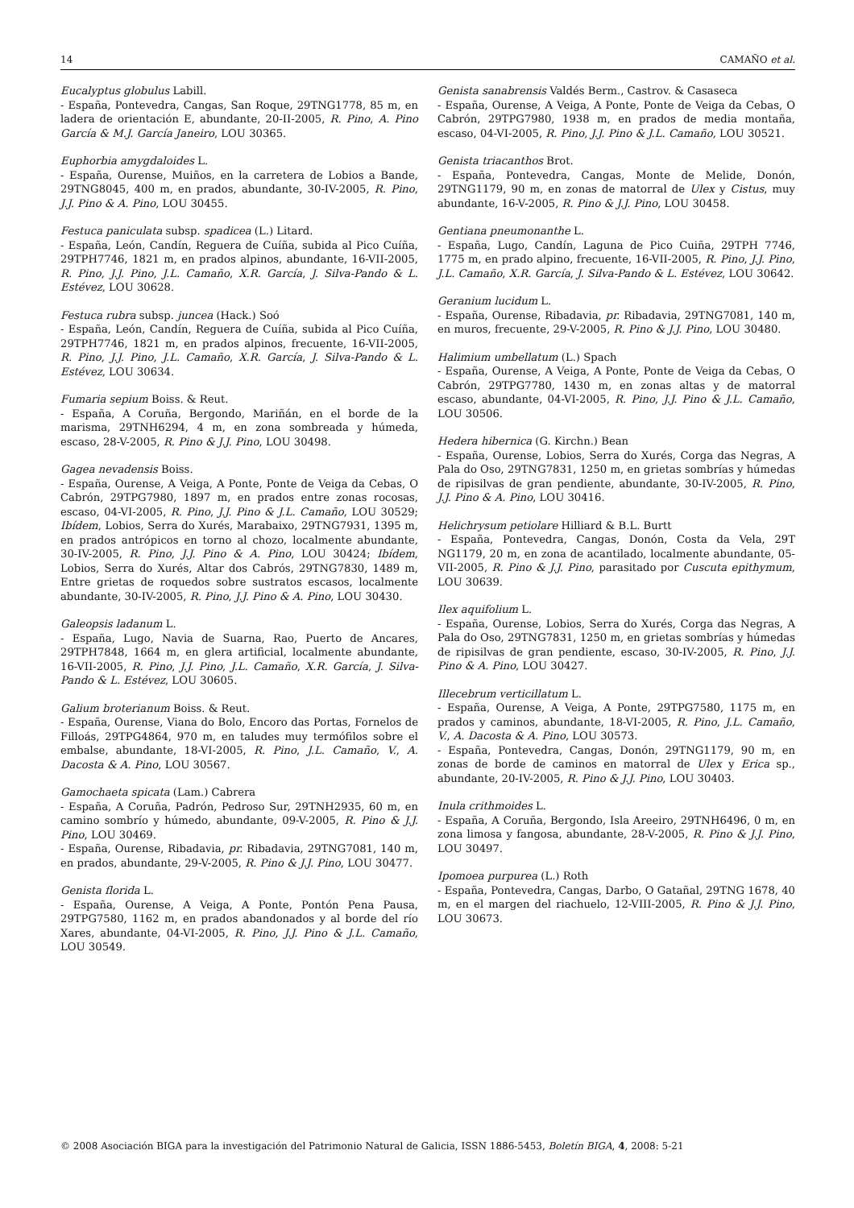14 CAMAÑO et al.
Eucalyptus globulus Labill.
- España, Pontevedra, Cangas, San Roque, 29TNG1778, 85 m, en ladera de orientación E, abundante, 20-II-2005, R. Pino, A. Pino García & M.J. García Janeiro, LOU 30365.
Euphorbia amygdaloides L.
- España, Ourense, Muiños, en la carretera de Lobios a Bande, 29TNG8045, 400 m, en prados, abundante, 30-IV-2005, R. Pino, J.J. Pino & A. Pino, LOU 30455.
Festuca paniculata subsp. spadicea (L.) Litard.
- España, León, Candín, Reguera de Cuíña, subida al Pico Cuíña, 29TPH7746, 1821 m, en prados alpinos, abundante, 16-VII-2005, R. Pino, J.J. Pino, J.L. Camaño, X.R. García, J. Silva-Pando & L. Estévez, LOU 30628.
Festuca rubra subsp. juncea (Hack.) Soó
- España, León, Candín, Reguera de Cuíña, subida al Pico Cuíña, 29TPH7746, 1821 m, en prados alpinos, frecuente, 16-VII-2005, R. Pino, J.J. Pino, J.L. Camaño, X.R. García, J. Silva-Pando & L. Estévez, LOU 30634.
Fumaria sepium Boiss. & Reut.
- España, A Coruña, Bergondo, Mariñán, en el borde de la marisma, 29TNH6294, 4 m, en zona sombreada y húmeda, escaso, 28-V-2005, R. Pino & J.J. Pino, LOU 30498.
Gagea nevadensis Boiss.
- España, Ourense, A Veiga, A Ponte, Ponte de Veiga da Cebas, O Cabrón, 29TPG7980, 1897 m, en prados entre zonas rocosas, escaso, 04-VI-2005, R. Pino, J.J. Pino & J.L. Camaño, LOU 30529; Ibídem, Lobios, Serra do Xurés, Marabaixo, 29TNG7931, 1395 m, en prados antrópicos en torno al chozo, localmente abundante, 30-IV-2005, R. Pino, J.J. Pino & A. Pino, LOU 30424; Ibídem, Lobios, Serra do Xurés, Altar dos Cabrós, 29TNG7830, 1489 m, Entre grietas de roquedos sobre sustratos escasos, localmente abundante, 30-IV-2005, R. Pino, J.J. Pino & A. Pino, LOU 30430.
Galeopsis ladanum L.
- España, Lugo, Navia de Suarna, Rao, Puerto de Ancares, 29TPH7848, 1664 m, en glera artificial, localmente abundante, 16-VII-2005, R. Pino, J.J. Pino, J.L. Camaño, X.R. García, J. Silva-Pando & L. Estévez, LOU 30605.
Galium broterianum Boiss. & Reut.
- España, Ourense, Viana do Bolo, Encoro das Portas, Fornelos de Filloás, 29TPG4864, 970 m, en taludes muy termófilos sobre el embalse, abundante, 18-VI-2005, R. Pino, J.L. Camaño, V., A. Dacosta & A. Pino, LOU 30567.
Gamochaeta spicata (Lam.) Cabrera
- España, A Coruña, Padrón, Pedroso Sur, 29TNH2935, 60 m, en camino sombrío y húmedo, abundante, 09-V-2005, R. Pino & J.J. Pino, LOU 30469.
- España, Ourense, Ribadavia, pr. Ribadavia, 29TNG7081, 140 m, en prados, abundante, 29-V-2005, R. Pino & J.J. Pino, LOU 30477.
Genista florida L.
- España, Ourense, A Veiga, A Ponte, Pontón Pena Pausa, 29TPG7580, 1162 m, en prados abandonados y al borde del río Xares, abundante, 04-VI-2005, R. Pino, J.J. Pino & J.L. Camaño, LOU 30549.
Genista sanabrensis Valdés Berm., Castrov. & Casaseca
- España, Ourense, A Veiga, A Ponte, Ponte de Veiga da Cebas, O Cabrón, 29TPG7980, 1938 m, en prados de media montaña, escaso, 04-VI-2005, R. Pino, J.J. Pino & J.L. Camaño, LOU 30521.
Genista triacanthos Brot.
- España, Pontevedra, Cangas, Monte de Melide, Donón, 29TNG1179, 90 m, en zonas de matorral de Ulex y Cistus, muy abundante, 16-V-2005, R. Pino & J.J. Pino, LOU 30458.
Gentiana pneumonanthe L.
- España, Lugo, Candín, Laguna de Pico Cuiña, 29TPH 7746, 1775 m, en prado alpino, frecuente, 16-VII-2005, R. Pino, J.J. Pino, J.L. Camaño, X.R. García, J. Silva-Pando & L. Estévez, LOU 30642.
Geranium lucidum L.
- España, Ourense, Ribadavia, pr. Ribadavia, 29TNG7081, 140 m, en muros, frecuente, 29-V-2005, R. Pino & J.J. Pino, LOU 30480.
Halimium umbellatum (L.) Spach
- España, Ourense, A Veiga, A Ponte, Ponte de Veiga da Cebas, O Cabrón, 29TPG7780, 1430 m, en zonas altas y de matorral escaso, abundante, 04-VI-2005, R. Pino, J.J. Pino & J.L. Camaño, LOU 30506.
Hedera hibernica (G. Kirchn.) Bean
- España, Ourense, Lobios, Serra do Xurés, Corga das Negras, A Pala do Oso, 29TNG7831, 1250 m, en grietas sombrías y húmedas de ripisilvas de gran pendiente, abundante, 30-IV-2005, R. Pino, J.J. Pino & A. Pino, LOU 30416.
Helichrysum petiolare Hilliard & B.L. Burtt
- España, Pontevedra, Cangas, Donón, Costa da Vela, 29T NG1179, 20 m, en zona de acantilado, localmente abundante, 05-VII-2005, R. Pino & J.J. Pino, parasitado por Cuscuta epithymum, LOU 30639.
Ilex aquifolium L.
- España, Ourense, Lobios, Serra do Xurés, Corga das Negras, A Pala do Oso, 29TNG7831, 1250 m, en grietas sombrías y húmedas de ripisilvas de gran pendiente, escaso, 30-IV-2005, R. Pino, J.J. Pino & A. Pino, LOU 30427.
Illecebrum verticillatum L.
- España, Ourense, A Veiga, A Ponte, 29TPG7580, 1175 m, en prados y caminos, abundante, 18-VI-2005, R. Pino, J.L. Camaño, V., A. Dacosta & A. Pino, LOU 30573.
- España, Pontevedra, Cangas, Donón, 29TNG1179, 90 m, en zonas de borde de caminos en matorral de Ulex y Erica sp., abundante, 20-IV-2005, R. Pino & J.J. Pino, LOU 30403.
Inula crithmoides L.
- España, A Coruña, Bergondo, Isla Areeiro, 29TNH6496, 0 m, en zona limosa y fangosa, abundante, 28-V-2005, R. Pino & J.J. Pino, LOU 30497.
Ipomoea purpurea (L.) Roth
- España, Pontevedra, Cangas, Darbo, O Gatañal, 29TNG 1678, 40 m, en el margen del riachuelo, 12-VIII-2005, R. Pino & J.J. Pino, LOU 30673.
© 2008 Asociación BIGA para la investigación del Patrimonio Natural de Galicia, ISSN 1886-5453, Boletín BIGA, 4, 2008: 5-21